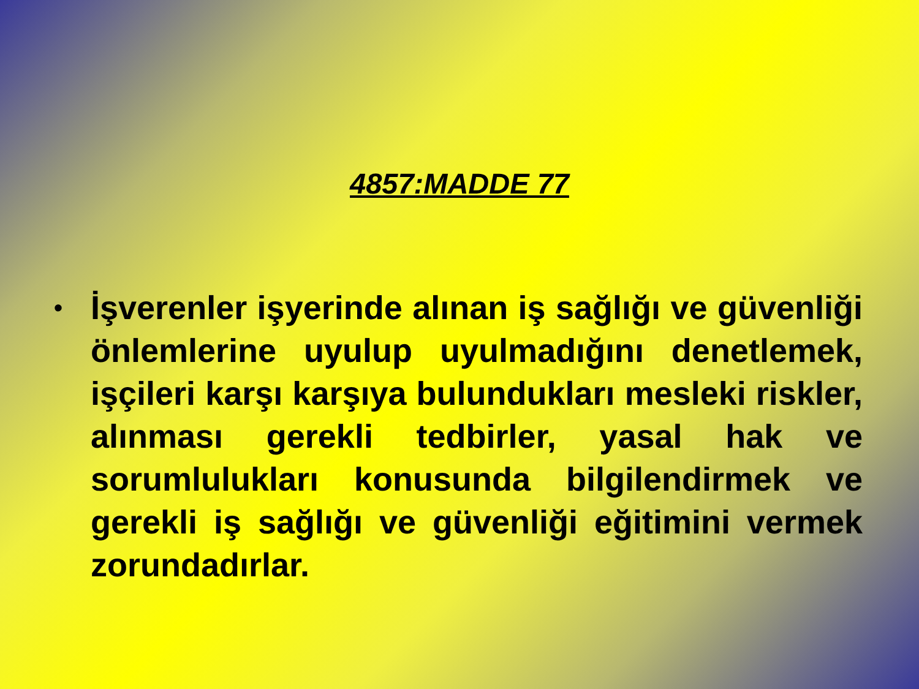4857:MADDE 77
• İşverenler işyerinde alınan iş sağlığı ve güvenliği önlemlerine uyulup uyulmadığını denetlemek, işçileri karşı karşıya bulundukları mesleki riskler, alınması gerekli tedbirler, yasal hak ve sorumlulukları konusunda bilgilendirmek ve gerekli iş sağlığı ve güvenliği eğitimini vermek zorundadırlar.